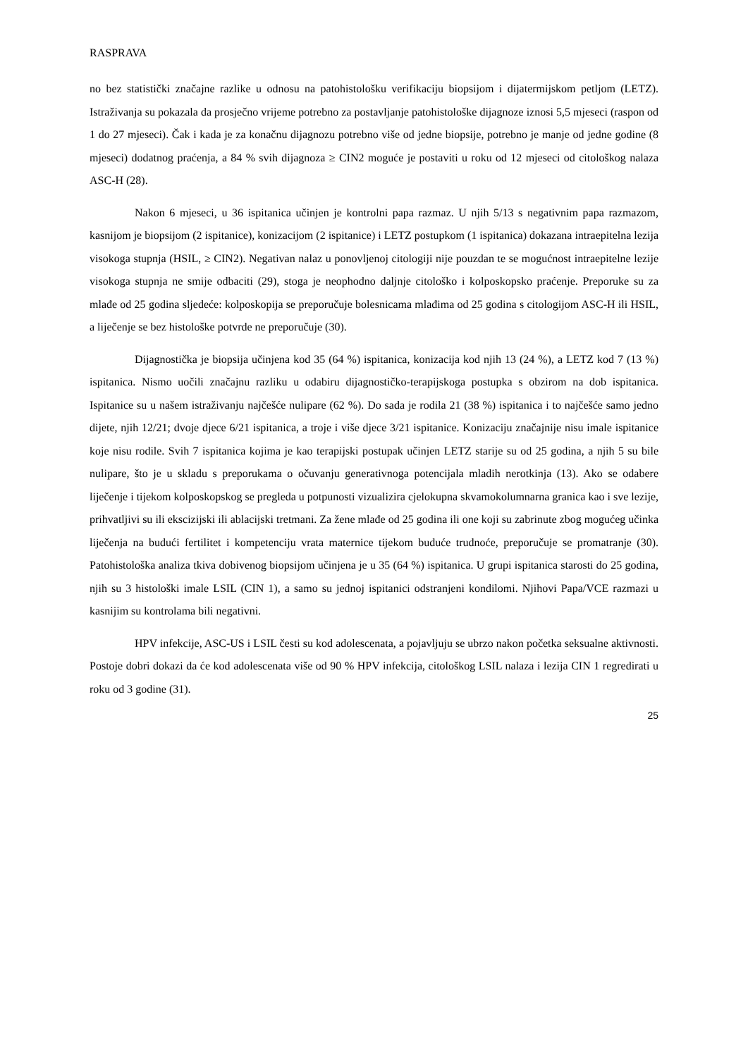RASPRAVA
no bez statistički značajne razlike u odnosu na patohistološku verifikaciju biopsijom i dijatermijskom petljom (LETZ). Istraživanja su pokazala da prosječno vrijeme potrebno za postavljanje patohistološke dijagnoze iznosi 5,5 mjeseci (raspon od 1 do 27 mjeseci). Čak i kada je za konačnu dijagnozu potrebno više od jedne biopsije, potrebno je manje od jedne godine (8 mjeseci) dodatnog praćenja, a 84 % svih dijagnoza ≥ CIN2 moguće je postaviti u roku od 12 mjeseci od citološkog nalaza ASC-H (28).
Nakon 6 mjeseci, u 36 ispitanica učinjen je kontrolni papa razmaz. U njih 5/13 s negativnim papa razmazom, kasnijom je biopsijom (2 ispitanice), konizacijom (2 ispitanice) i LETZ postupkom (1 ispitanica) dokazana intraepitelna lezija visokoga stupnja (HSIL, ≥ CIN2). Negativan nalaz u ponovljenoj citologiji nije pouzdan te se mogućnost intraepitelne lezije visokoga stupnja ne smije odbaciti (29), stoga je neophodno daljnje citološko i kolposkopsko praćenje. Preporuke su za mlađe od 25 godina sljedeće: kolposkopija se preporučuje bolesnicama mlađima od 25 godina s citologijom ASC-H ili HSIL, a liječenje se bez histološke potvrde ne preporučuje (30).
Dijagnostička je biopsija učinjena kod 35 (64 %) ispitanica, konizacija kod njih 13 (24 %), a LETZ kod 7 (13 %) ispitanica. Nismo uočili značajnu razliku u odabiru dijagnostičko-terapijskoga postupka s obzirom na dob ispitanica. Ispitanice su u našem istraživanju najčešće nulipare (62 %). Do sada je rodila 21 (38 %) ispitanica i to najčešće samo jedno dijete, njih 12/21; dvoje djece 6/21 ispitanica, a troje i više djece 3/21 ispitanice. Konizaciju značajnije nisu imale ispitanice koje nisu rodile. Svih 7 ispitanica kojima je kao terapijski postupak učinjen LETZ starije su od 25 godina, a njih 5 su bile nulipare, što je u skladu s preporukama o očuvanju generativnoga potencijala mladih nerotkinja (13). Ako se odabere liječenje i tijekom kolposkopskog se pregleda u potpunosti vizualizira cjelokupna skvamokolumnarna granica kao i sve lezije, prihvatljivi su ili ekscizijski ili ablacijski tretmani. Za žene mlađe od 25 godina ili one koji su zabrinute zbog mogućeg učinka liječenja na budući fertilitet i kompetenciju vrata maternice tijekom buduće trudnoće, preporučuje se promatranje (30). Patohistološka analiza tkiva dobivenog biopsijom učinjena je u 35 (64 %) ispitanica. U grupi ispitanica starosti do 25 godina, njih su 3 histološki imale LSIL (CIN 1), a samo su jednoj ispitanici odstranjeni kondilomi. Njihovi Papa/VCE razmazi u kasnijim su kontrolama bili negativni.
HPV infekcije, ASC-US i LSIL česti su kod adolescenata, a pojavljuju se ubrzo nakon početka seksualne aktivnosti. Postoje dobri dokazi da će kod adolescenata više od 90 % HPV infekcija, citološkog LSIL nalaza i lezija CIN 1 regredirati u roku od 3 godine (31).
25